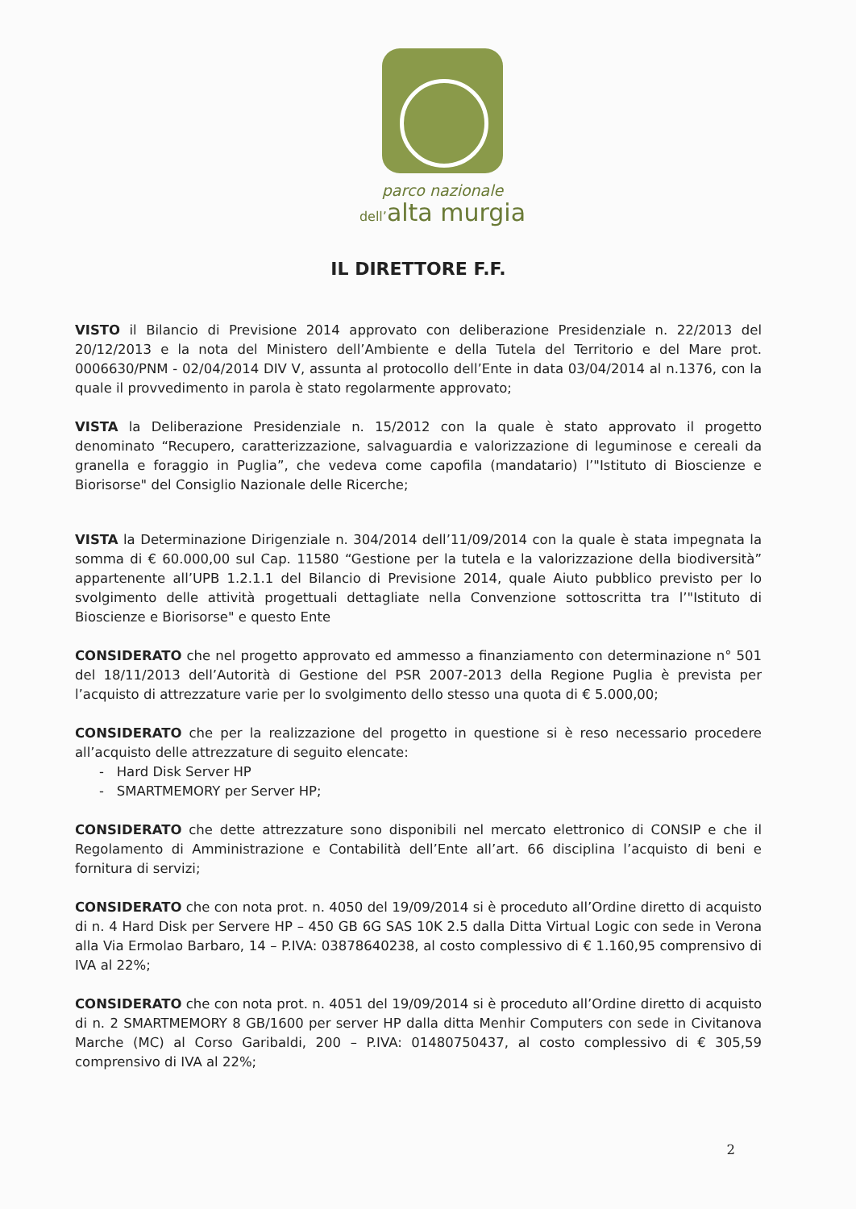parco nazionale
dell’alta murgia
IL DIRETTORE F.F.
VISTO il Bilancio di Previsione 2014 approvato con deliberazione Presidenziale n. 22/2013 del 20/12/2013 e la nota del Ministero dell’Ambiente e della Tutela del Territorio e del Mare prot. 0006630/PNM - 02/04/2014 DIV V, assunta al protocollo dell’Ente in data 03/04/2014 al n.1376, con la quale il provvedimento in parola è stato regolarmente approvato;
VISTA la Deliberazione Presidenziale n. 15/2012 con la quale è stato approvato il progetto denominato “Recupero, caratterizzazione, salvaguardia e valorizzazione di leguminose e cereali da granella e foraggio in Puglia”, che vedeva come capofila (mandatario) l’"Istituto di Bioscienze e Biorisorse" del Consiglio Nazionale delle Ricerche;
VISTA la Determinazione Dirigenziale n. 304/2014 dell’11/09/2014 con la quale è stata impegnata la somma di € 60.000,00 sul Cap. 11580 “Gestione per la tutela e la valorizzazione della biodiversità” appartenente all’UPB 1.2.1.1 del Bilancio di Previsione 2014, quale Aiuto pubblico previsto per lo svolgimento delle attività progettuali dettagliate nella Convenzione sottoscritta tra l’"Istituto di Bioscienze e Biorisorse" e questo Ente
CONSIDERATO che nel progetto approvato ed ammesso a finanziamento con determinazione n° 501 del 18/11/2013 dell’Autorità di Gestione del PSR 2007-2013 della Regione Puglia è prevista per l’acquisto di attrezzature varie per lo svolgimento dello stesso una quota di € 5.000,00;
CONSIDERATO che per la realizzazione del progetto in questione si è reso necessario procedere all’acquisto delle attrezzature di seguito elencate:
- Hard Disk Server HP
- SMARTMEMORY per Server HP;
CONSIDERATO che dette attrezzature sono disponibili nel mercato elettronico di CONSIP e che il Regolamento di Amministrazione e Contabilità dell’Ente all’art. 66 disciplina l’acquisto di beni e fornitura di servizi;
CONSIDERATO che con nota prot. n. 4050 del 19/09/2014 si è proceduto all’Ordine diretto di acquisto di n. 4 Hard Disk per Servere HP – 450 GB 6G SAS 10K 2.5 dalla Ditta Virtual Logic con sede in Verona alla Via Ermolao Barbaro, 14 – P.IVA: 03878640238, al costo complessivo di € 1.160,95 comprensivo di IVA al 22%;
CONSIDERATO che con nota prot. n. 4051 del 19/09/2014 si è proceduto all’Ordine diretto di acquisto di n. 2 SMARTMEMORY 8 GB/1600 per server HP dalla ditta Menhir Computers con sede in Civitanova Marche (MC) al Corso Garibaldi, 200 – P.IVA: 01480750437, al costo complessivo di € 305,59 comprensivo di IVA al 22%;
2